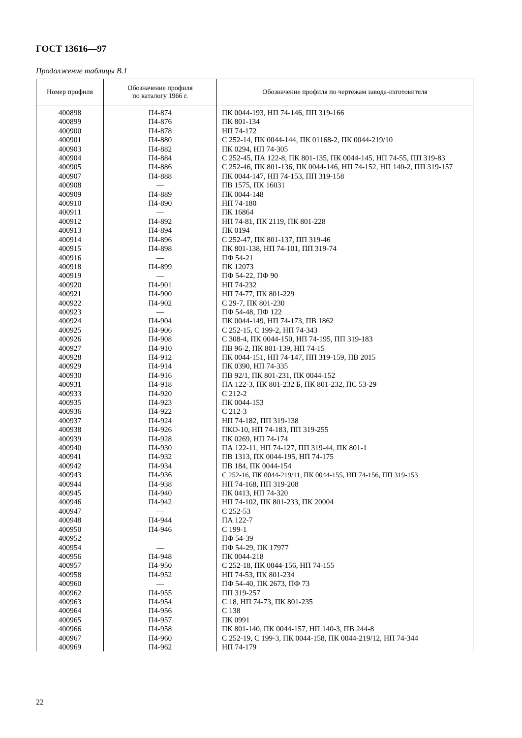ГОСТ 13616—97
Продолжение таблицы В.1
| Номер профиля | Обозначение профиля по каталогу 1966 г. | Обозначение профиля по чертежам завода-изготовителя |
| --- | --- | --- |
| 400898 | П4-874 | ПК 0044-193, НП 74-146, ПП 319-166 |
| 400899 | П4-876 | ПК 801-134 |
| 400900 | П4-878 | НП 74-172 |
| 400901 | П4-880 | С 252-14, ПК 0044-144, ПК 01168-2, ПК 0044-219/10 |
| 400903 | П4-882 | ПК 0294, НП 74-305 |
| 400904 | П4-884 | С 252-45, ПА 122-8, ПК 801-135, ПК 0044-145, НП 74-55, ПП 319-83 |
| 400905 | П4-886 | С 252-46, ПК 801-136, ПК 0044-146, НП 74-152, НП 140-2, ПП 319-157 |
| 400907 | П4-888 | ПК 0044-147, НП 74-153, ПП 319-158 |
| 400908 | — | ПВ 1575, ПК 16031 |
| 400909 | П4-889 | ПК 0044-148 |
| 400910 | П4-890 | НП 74-180 |
| 400911 | — | ПК 16864 |
| 400912 | П4-892 | НП 74-81, ПК 2119, ПК 801-228 |
| 400913 | П4-894 | ПК 0194 |
| 400914 | П4-896 | С 252-47, ПК 801-137, ПП 319-46 |
| 400915 | П4-898 | ПК 801-138, НП 74-101, ПП 319-74 |
| 400916 | — | ПФ 54-21 |
| 400918 | П4-899 | ПК 12073 |
| 400919 | — | ПФ 54-22, ПФ 90 |
| 400920 | П4-901 | НП 74-232 |
| 400921 | П4-900 | НП 74-77, ПК 801-229 |
| 400922 | П4-902 | С 29-7, ПК 801-230 |
| 400923 | — | ПФ 54-48, ПФ 122 |
| 400924 | П4-904 | ПК 0044-149, НП 74-173, ПВ 1862 |
| 400925 | П4-906 | С 252-15, С 199-2, НП 74-343 |
| 400926 | П4-908 | С 308-4, ПК 0044-150, НП 74-195, ПП 319-183 |
| 400927 | П4-910 | ПВ 96-2, ПК 801-139, НП 74-15 |
| 400928 | П4-912 | ПК 0044-151, НП 74-147, ПП 319-159, ПВ 2015 |
| 400929 | П4-914 | ПК 0390, НП 74-335 |
| 400930 | П4-916 | ПВ 92/1, ПК 801-231, ПК 0044-152 |
| 400931 | П4-918 | ПА 122-3, ПК 801-232 Б, ПК 801-232, ПС 53-29 |
| 400933 | П4-920 | С 212-2 |
| 400935 | П4-923 | ПК 0044-153 |
| 400936 | П4-922 | С 212-3 |
| 400937 | П4-924 | НП 74-182, ПП 319-138 |
| 400938 | П4-926 | ПКО-10, НП 74-183, ПП 319-255 |
| 400939 | П4-928 | ПК 0269, НП 74-174 |
| 400940 | П4-930 | ПА 122-11, НП 74-127, ПП 319-44, ПК 801-1 |
| 400941 | П4-932 | ПВ 1313, ПК 0044-195, НП 74-175 |
| 400942 | П4-934 | ПВ 184, ПК 0044-154 |
| 400943 | П4-936 | С 252-16, ПК 0044-219/11, ПК 0044-155, НП 74-156, ПП 319-153 |
| 400944 | П4-938 | НП 74-168, ПП 319-208 |
| 400945 | П4-940 | ПК 0413, НП 74-320 |
| 400946 | П4-942 | НП 74-102, ПК 801-233, ПК 20004 |
| 400947 | — | С 252-53 |
| 400948 | П4-944 | ПА 122-7 |
| 400950 | П4-946 | С 199-1 |
| 400952 | — | ПФ 54-39 |
| 400954 | — | ПФ 54-29, ПК 17977 |
| 400956 | П4-948 | ПК 0044-218 |
| 400957 | П4-950 | С 252-18, ПК 0044-156, НП 74-155 |
| 400958 | П4-952 | НП 74-53, ПК 801-234 |
| 400960 | — | ПФ 54-40, ПК 2673, ПФ 73 |
| 400962 | П4-955 | ПП 319-257 |
| 400963 | П4-954 | С 18, НП 74-73, ПК 801-235 |
| 400964 | П4-956 | С 138 |
| 400965 | П4-957 | ПК 0991 |
| 400966 | П4-958 | ПК 801-140, ПК 0044-157, НП 140-3, ПВ 244-8 |
| 400967 | П4-960 | С 252-19, С 199-3, ПК 0044-158, ПК 0044-219/12, НП 74-344 |
| 400969 | П4-962 | НП 74-179 |
22